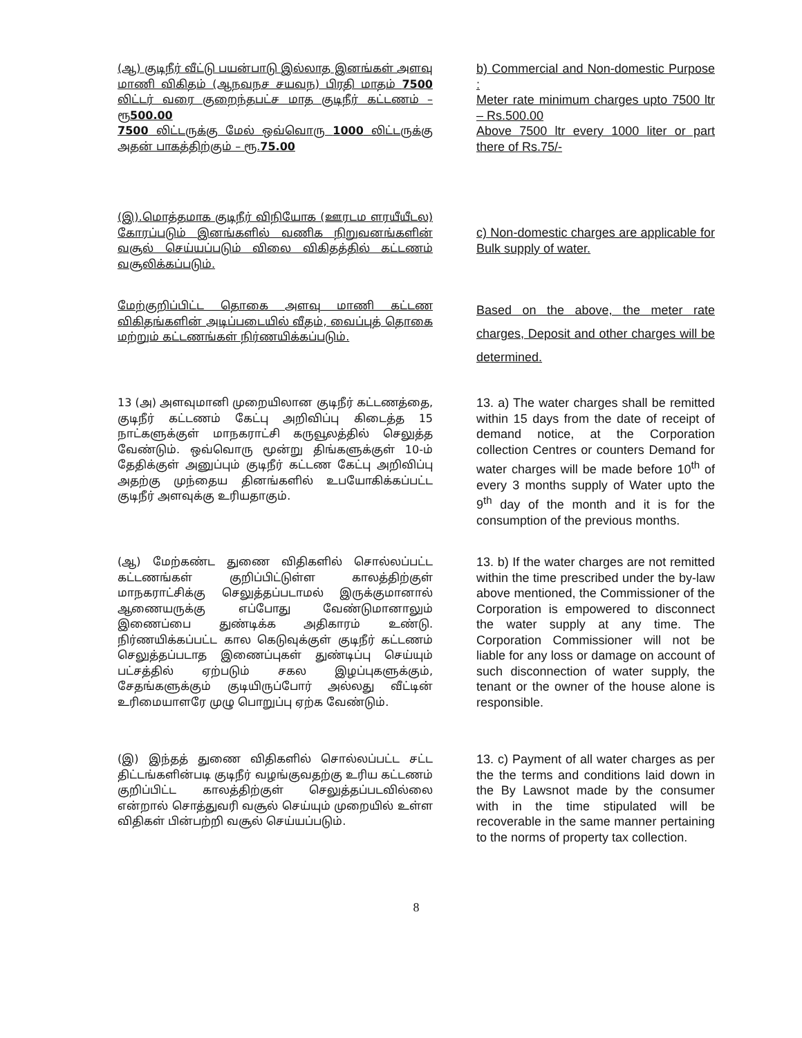(ஆ) குடிநீர் வீட்டு பயன்பாடு இல்லாத இனங்கள் அளவு மாணி விகிதம் (ஆநவநச சயவந) பிரதி மாதம் 7500 லிட்டர் வரை குறைந்தபட்ச மாத குடிநீர் கட்டணம் – ரூ500.00
7500 லிட்டருக்கு மேல் ஒவ்வொரு 1000 லிட்டருக்கு அதன் பாகத்திற்கும் – ரூ.75.00
b) Commercial and Non-domestic Purpose :
Meter rate minimum charges upto 7500 ltr – Rs.500.00
Above 7500 ltr every 1000 liter or part there of Rs.75/-
(இ).மொத்தமாக குடிநீர் விநியோக (ஊரடம ளரயீயீடல) கோரப்படும் இனங்களில் வணிக நிறுவனங்களின் வசூல் செய்யப்படும் விலை விகிதத்தில் கட்டணம் வசூலிக்கப்படும்.
c) Non-domestic charges are applicable for Bulk supply of water.
மேற்குறிப்பிட்ட தொகை அளவு மாணி கட்டண விகிதங்களின் அடிப்படையில் வீதம், வைப்புத் தொகை மற்றும் கட்டணங்கள் நிர்ணயிக்கப்படும்.
Based on the above, the meter rate charges, Deposit and other charges will be determined.
13 (அ) அளவுமானி முறையிலான குடிநீர் கட்டணத்தை, குடிநீர் கட்டணம் கேட்பு அறிவிப்பு கிடைத்த 15 நாட்களுக்குள் மாநகராட்சி கருவூலத்தில் செலுத்த வேண்டும். ஒவ்வொரு மூன்று திங்களுக்குள் 10-ம் தேதிக்குள் அனுப்பும் குடிநீர் கட்டண கேட்பு அறிவிப்பு அதற்கு முந்தைய தினங்களில் உபயோகிக்கப்பட்ட குடிநீர் அளவுக்கு உரியதாகும்.
13. a) The water charges shall be remitted within 15 days from the date of receipt of demand notice, at the Corporation collection Centres or counters Demand for water charges will be made before 10<sup>th</sup> of every 3 months supply of Water upto the 9<sup>th</sup> day of the month and it is for the consumption of the previous months.
(ஆ) மேற்கண்ட துணை விதிகளில் சொல்லப்பட்ட கட்டணங்கள் குறிப்பிட்டுள்ள காலத்திற்குள் மாநகராட்சிக்கு செலுத்தப்படாமல் இருக்குமானால் ஆணையருக்கு எப்போது வேண்டுமானாலும் இணைப்பை துண்டிக்க அதிகாரம் உண்டு. நிர்ணயிக்கப்பட்ட கால கெடுவுக்குள் குடிநீர் கட்டணம் செலுத்தப்படாத இணைப்புகள் துண்டிப்பு செய்யும் பட்சத்தில் ஏற்படும் சகல இழப்புகளுக்கும், சேதங்களுக்கும் குடியிருப்போர் அல்லது வீட்டின் உரிமையாளரே முழு பொறுப்பு ஏற்க வேண்டும்.
13. b) If the water charges are not remitted within the time prescribed under the by-law above mentioned, the Commissioner of the Corporation is empowered to disconnect the water supply at any time. The Corporation Commissioner will not be liable for any loss or damage on account of such disconnection of water supply, the tenant or the owner of the house alone is responsible.
(இ) இந்தத் துணை விதிகளில் சொல்லப்பட்ட சட்ட திட்டங்களின்படி குடிநீர் வழங்குவதற்கு உரிய கட்டணம் குறிப்பிட்ட காலத்திற்குள் செலுத்தப்படவில்லை என்றால் சொத்துவரி வசூல் செய்யும் முறையில் உள்ள விதிகள் பின்பற்றி வசூல் செய்யப்படும்.
13. c) Payment of all water charges as per the the terms and conditions laid down in the By Lawsnot made by the consumer with in the time stipulated will be recoverable in the same manner pertaining to the norms of property tax collection.
8